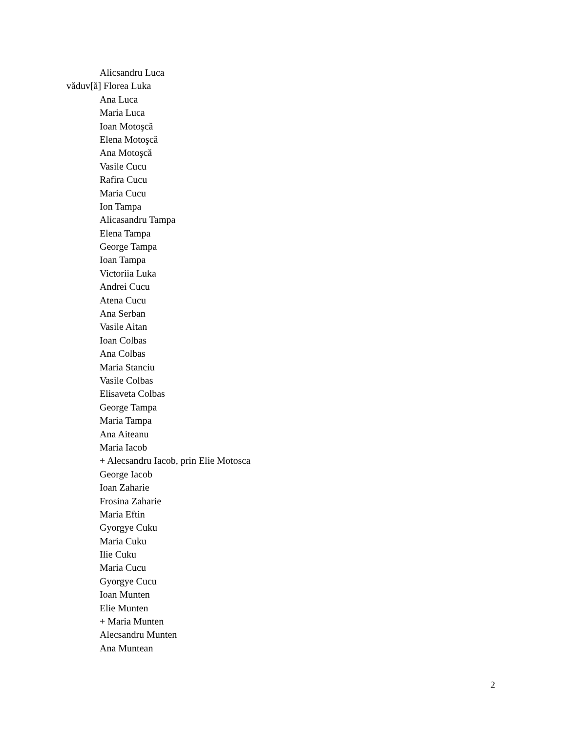Alicsandru Luca
văduv[ă] Florea Luka
Ana Luca
Maria Luca
Ioan Motoşcă
Elena Motoşcă
Ana Motoşcă
Vasile Cucu
Rafira Cucu
Maria Cucu
Ion Tampa
Alicasandru Tampa
Elena Tampa
George Tampa
Ioan Tampa
Victoriia Luka
Andrei Cucu
Atena Cucu
Ana Serban
Vasile Aitan
Ioan Colbas
Ana Colbas
Maria Stanciu
Vasile Colbas
Elisaveta Colbas
George Tampa
Maria Tampa
Ana Aiteanu
Maria Iacob
+ Alecsandru Iacob, prin Elie Motosca
George Iacob
Ioan Zaharie
Frosina Zaharie
Maria Eftin
Gyorgye Cuku
Maria Cuku
Ilie Cuku
Maria Cucu
Gyorgye Cucu
Ioan Munten
Elie Munten
+ Maria Munten
Alecsandru Munten
Ana Muntean
2